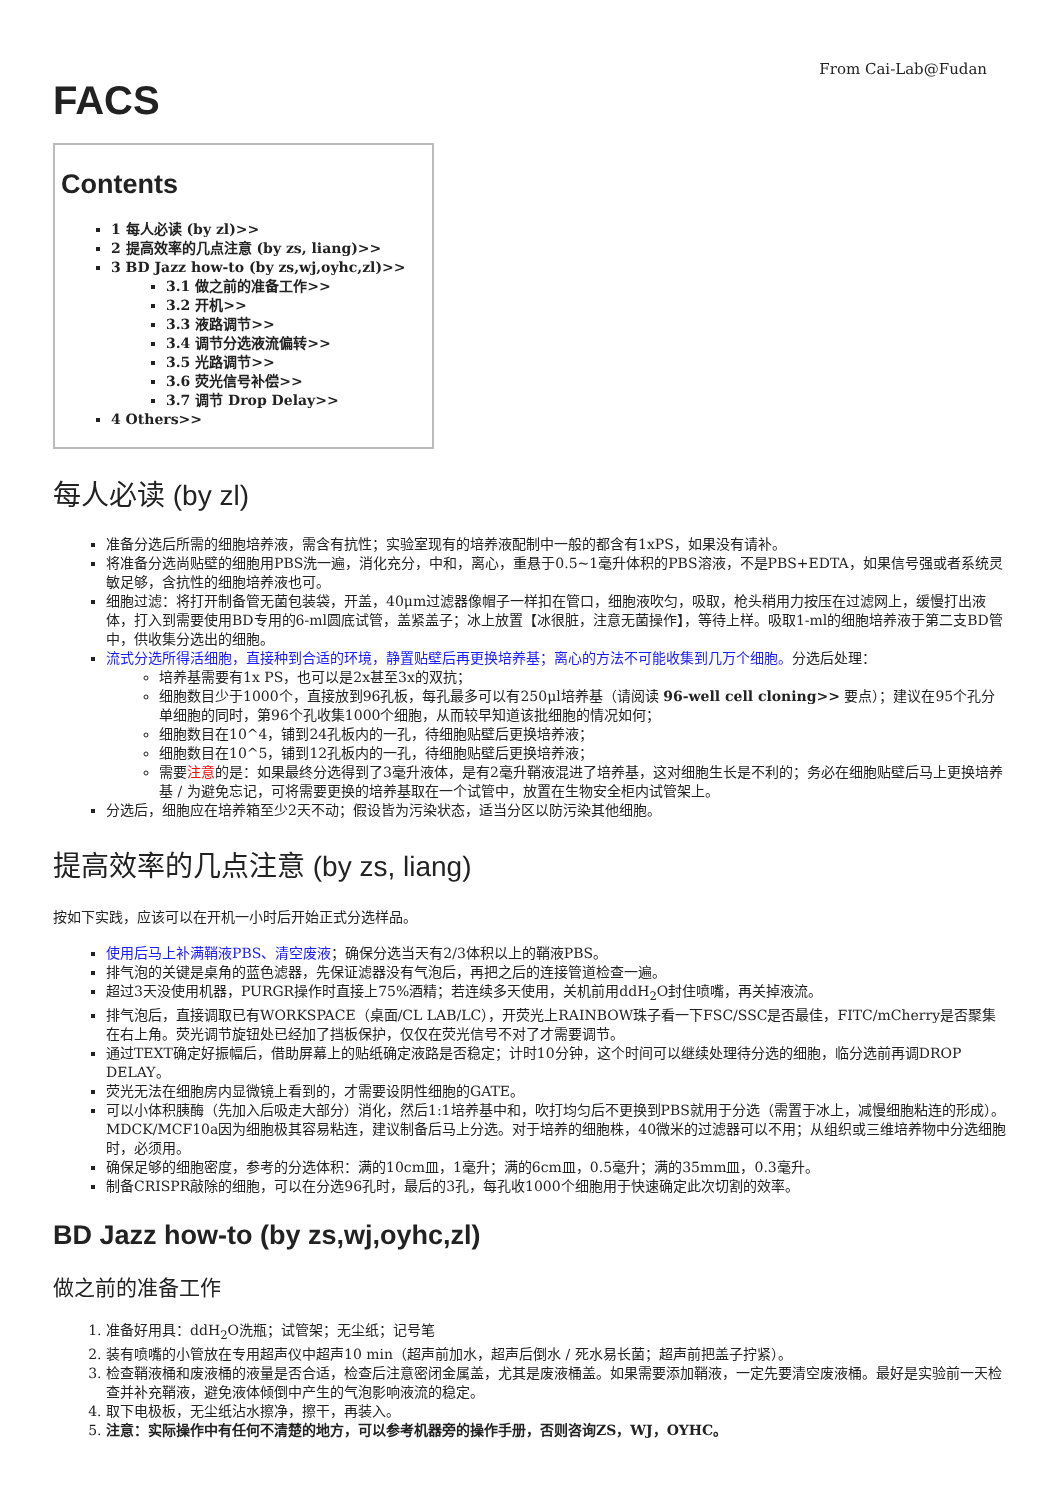From Cai-Lab@Fudan
FACS
Contents
1 每人必读 (by zl)>>
2 提高效率的几点注意 (by zs, liang)>>
3 BD Jazz how-to (by zs,wj,oyhc,zl)>>
3.1 做之前的准备工作>>
3.2 开机>>
3.3 液路调节>>
3.4 调节分选液流偏转>>
3.5 光路调节>>
3.6 荧光信号补偿>>
3.7 调节 Drop Delay>>
4 Others>>
每人必读 (by zl)
准备分选后所需的细胞培养液，需含有抗性；实验室现有的培养液配制中一般的都含有1xPS，如果没有请补。
将准备分选尚贴壁的细胞用PBS洗一遍，消化充分，中和，离心，重悬于0.5~1毫升体积的PBS溶液，不是PBS+EDTA，如果信号强或者系统灵敏足够，含抗性的细胞培养液也可。
细胞过滤：将打开制备管无菌包装袋，开盖，40μm过滤器像帽子一样扣在管口，细胞液吹匀，吸取，枪头稍用力按压在过滤网上，缓慢打出液体，打入到需要使用BD专用的6-ml圆底试管，盖紧盖子；冰上放置【冰很脏，注意无菌操作】，等待上样。吸取1-ml的细胞培养液于第二支BD管中，供收集分选出的细胞。
流式分选所得活细胞，直接种到合适的环境，静置贴壁后再更换培养基；离心的方法不可能收集到几万个细胞。分选后处理：
培养基需要有1x PS，也可以是2x甚至3x的双抗；
细胞数目少于1000个，直接放到96孔板，每孔最多可以有250μl培养基（请阅读 96-well cell cloning>> 要点）；建议在95个孔分单细胞的同时，第96个孔收集1000个细胞，从而较早知道该批细胞的情况如何；
细胞数目在10^4，铺到24孔板内的一孔，待细胞贴壁后更换培养液；
细胞数目在10^5，铺到12孔板内的一孔，待细胞贴壁后更换培养液；
需要注意的是：如果最终分选得到了3毫升液体，是有2毫升鞘液混进了培养基，这对细胞生长是不利的；务必在细胞贴壁后马上更换培养基 / 为避免忘记，可将需要更换的培养基取在一个试管中，放置在生物安全柜内试管架上。
分选后，细胞应在培养箱至少2天不动；假设皆为污染状态，适当分区以防污染其他细胞。
提高效率的几点注意 (by zs, liang)
按如下实践，应该可以在开机一小时后开始正式分选样品。
使用后马上补满鞘液PBS、清空废液；确保分选当天有2/3体积以上的鞘液PBS。
排气泡的关键是桌角的蓝色滤器，先保证滤器没有气泡后，再把之后的连接管道检查一遍。
超过3天没使用机器，PURGR操作时直接上75%酒精；若连续多天使用，关机前用ddH<sub>2</sub>O封住喷嘴，再关掉液流。
排气泡后，直接调取已有WORKSPACE（桌面/CL LAB/LC），开荧光上RAINBOW珠子看一下FSC/SSC是否最佳，FITC/mCherry是否聚集在右上角。荧光调节旋钮处已经加了挡板保护，仅仅在荧光信号不对了才需要调节。
通过TEXT确定好振幅后，借助屏幕上的贴纸确定液路是否稳定；计时10分钟，这个时间可以继续处理待分选的细胞，临分选前再调DROP DELAY。
荧光无法在细胞房内显微镜上看到的，才需要设阴性细胞的GATE。
可以小体积胰酶（先加入后吸走大部分）消化，然后1:1培养基中和，吹打均匀后不更换到PBS就用于分选（需置于冰上，减慢细胞粘连的形成）。MDCK/MCF10a因为细胞极其容易粘连，建议制备后马上分选。对于培养的细胞株，40微米的过滤器可以不用；从组织或三维培养物中分选细胞时，必须用。
确保足够的细胞密度，参考的分选体积：满的10cm皿，1毫升；满的6cm皿，0.5毫升；满的35mm皿，0.3毫升。
制备CRISPR敲除的细胞，可以在分选96孔时，最后的3孔，每孔收1000个细胞用于快速确定此次切割的效率。
BD Jazz how-to (by zs,wj,oyhc,zl)
做之前的准备工作
1. 准备好用具：ddH<sub>2</sub>O洗瓶；试管架；无尘纸；记号笔
2. 装有喷嘴的小管放在专用超声仪中超声10 min（超声前加水，超声后倒水 / 死水易长菌；超声前把盖子拧紧）。
3. 检查鞘液桶和废液桶的液量是否合适，检查后注意密闭金属盖，尤其是废液桶盖。如果需要添加鞘液，一定先要清空废液桶。最好是实验前一天检查并补充鞘液，避免液体倾倒中产生的气泡影响液流的稳定。
4. 取下电极板，无尘纸沾水擦净，擦干，再装入。
5. 注意：实际操作中有任何不清楚的地方，可以参考机器旁的操作手册，否则咨询ZS，WJ，OYHC。